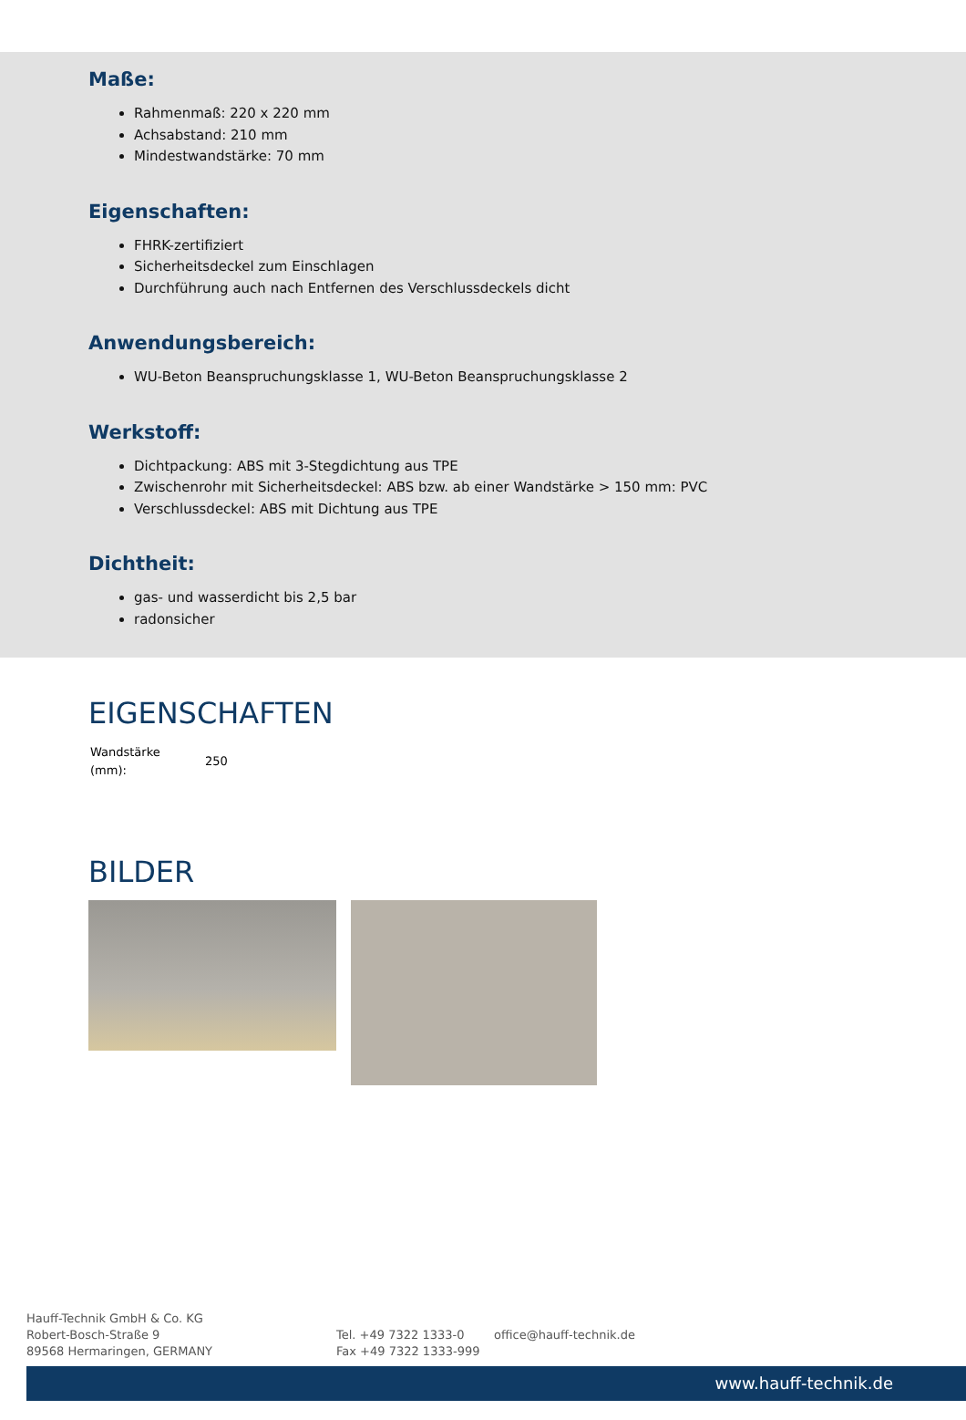Maße:
Rahmenmaß: 220 x 220 mm
Achsabstand: 210 mm
Mindestwandstärke: 70 mm
Eigenschaften:
FHRK-zertifiziert
Sicherheitsdeckel zum Einschlagen
Durchführung auch nach Entfernen des Verschlussdeckels dicht
Anwendungsbereich:
WU-Beton Beanspruchungsklasse 1, WU-Beton Beanspruchungsklasse 2
Werkstoff:
Dichtpackung: ABS mit 3-Stegdichtung aus TPE
Zwischenrohr mit Sicherheitsdeckel: ABS bzw. ab einer Wandstärke > 150 mm: PVC
Verschlussdeckel: ABS mit Dichtung aus TPE
Dichtheit:
gas- und wasserdicht bis 2,5 bar
radonsicher
EIGENSCHAFTEN
| Wandstärke (mm): | 250 |
BILDER
Hauff-Technik GmbH & Co. KG
Robert-Bosch-Straße 9
89568 Hermaringen, GERMANY
Tel. +49 7322 1333-0
Fax +49 7322 1333-999
office@hauff-technik.de
www.hauff-technik.de